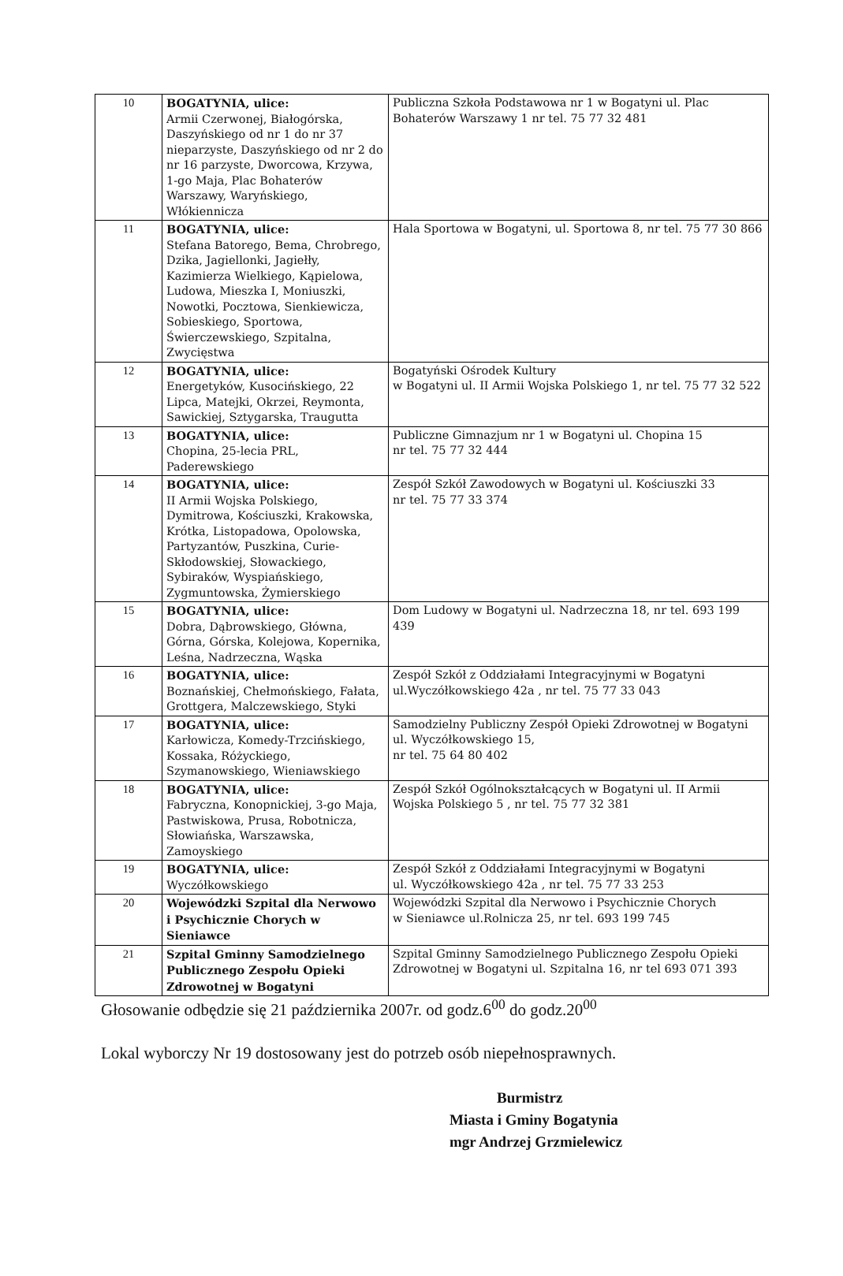| 10 | BOGATYNIA, ulice: Armii Czerwonej, Białogórska, Daszyńskiego od nr 1 do nr 37 nieparzyste, Daszyńskiego od nr 2 do nr 16 parzyste, Dworcowa, Krzywa, 1-go Maja, Plac Bohaterów Warszawy, Waryńskiego, Włókiennicza | Publiczna Szkoła Podstawowa nr 1 w Bogatyni ul. Plac Bohaterów Warszawy 1 nr tel. 75 77 32 481 |
| 11 | BOGATYNIA, ulice: Stefana Batorego, Bema, Chrobrego, Dzika, Jagiellonki, Jagiełły, Kazimierza Wielkiego, Kąpielowa, Ludowa, Mieszka I, Moniuszki, Nowotki, Pocztowa, Sienkiewicza, Sobieskiego, Sportowa, Świerczewskiego, Szpitalna, Zwycięstwa | Hala Sportowa w Bogatyni, ul. Sportowa 8, nr tel. 75 77 30 866 |
| 12 | BOGATYNIA, ulice: Energetyków, Kusocińskiego, 22 Lipca, Matejki, Okrzei, Reymonta, Sawickiej, Sztygarska, Traugutta | Bogatyński Ośrodek Kultury w Bogatyni ul. II Armii Wojska Polskiego 1, nr tel. 75 77 32 522 |
| 13 | BOGATYNIA, ulice: Chopina, 25-lecia PRL, Paderewskiego | Publiczne Gimnazjum nr 1 w Bogatyni ul. Chopina 15 nr tel. 75 77 32 444 |
| 14 | BOGATYNIA, ulice: II Armii Wojska Polskiego, Dymitrowa, Kościuszki, Krakowska, Krótka, Listopadowa, Opolowska, Partyzantów, Puszkina, Curie-Skłodowskiej, Słowackiego, Sybiraków, Wyspiańskiego, Zygmuntowska, Żymierskiego | Zespół Szkół Zawodowych w Bogatyni ul. Kościuszki 33 nr tel. 75 77 33 374 |
| 15 | BOGATYNIA, ulice: Dobra, Dąbrowskiego, Główna, Górna, Górska, Kolejowa, Kopernika, Leśna, Nadrzeczna, Wąska | Dom Ludowy w Bogatyni ul. Nadrzeczna 18, nr tel. 693 199 439 |
| 16 | BOGATYNIA, ulice: Boznańskiej, Chełmońskiego, Fałata, Grottgera, Malczewskiego, Styki | Zespół Szkół z Oddziałami Integracyjnymi w Bogatyni ul.Wyczółkowskiego 42a , nr tel. 75 77 33 043 |
| 17 | BOGATYNIA, ulice: Karłowicza, Komedy-Trzcińskiego, Kossaka, Różyckiego, Szymanowskiego, Wieniawskiego | Samodzielny Publiczny Zespół Opieki Zdrowotnej w Bogatyni ul. Wyczółkowskiego 15, nr tel. 75 64 80 402 |
| 18 | BOGATYNIA, ulice: Fabryczna, Konopnickiej, 3-go Maja, Pastwiskowa, Prusa, Robotnicza, Słowiańska, Warszawska, Zamoyskiego | Zespół Szkół Ogólnokształcących w Bogatyni ul. II Armii Wojska Polskiego 5 , nr tel. 75 77 32 381 |
| 19 | BOGATYNIA, ulice: Wyczółkowskiego | Zespół Szkół z Oddziałami Integracyjnymi w Bogatyni ul. Wyczółkowskiego 42a , nr tel. 75 77 33 253 |
| 20 | Wojewódzki Szpital dla Nerwowo i Psychicznie Chorych w Sieniawce | Wojewódzki Szpital dla Nerwowo i Psychicznie Chorych w Sieniawce ul.Rolnicza 25, nr tel. 693 199 745 |
| 21 | Szpital Gminny Samodzielnego Publicznego Zespołu Opieki Zdrowotnej w Bogatyni | Szpital Gminny Samodzielnego Publicznego Zespołu Opieki Zdrowotnej w Bogatyni ul. Szpitalna 16, nr tel 693 071 393 |
Głosowanie odbędzie się 21 października 2007r. od godz.6<sup>00</sup> do godz.20<sup>00</sup>
Lokal wyborczy Nr 19 dostosowany jest do potrzeb osób niepełnosprawnych.
Burmistrz
Miasta i Gminy Bogatynia
mgr Andrzej Grzmielewicz